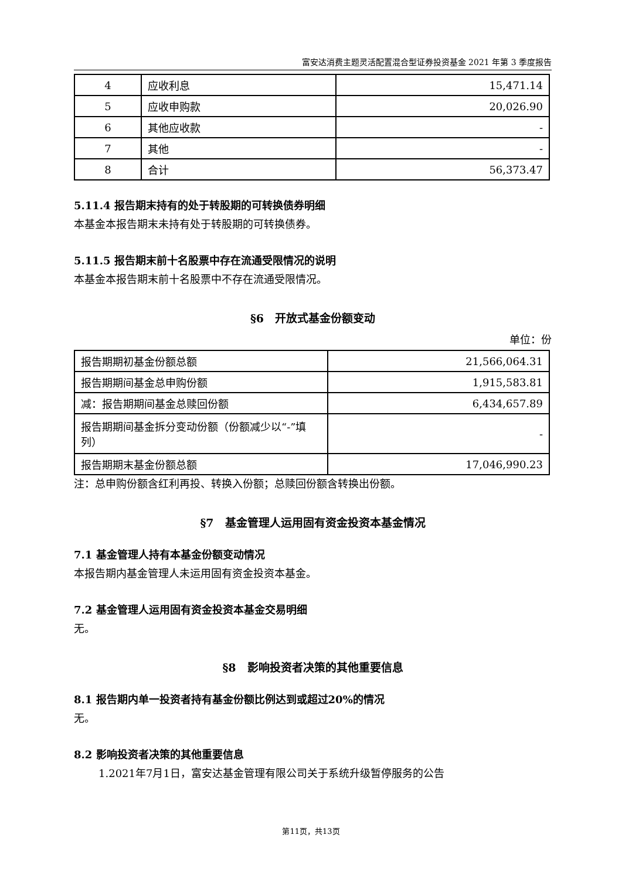富安达消费主题灵活配置混合型证券投资基金 2021 年第 3 季度报告
| 4 | 应收利息 | 15,471.14 |
| 5 | 应收申购款 | 20,026.90 |
| 6 | 其他应收款 | - |
| 7 | 其他 | - |
| 8 | 合计 | 56,373.47 |
5.11.4 报告期末持有的处于转股期的可转换债券明细
本基金本报告期末未持有处于转股期的可转换债券。
5.11.5 报告期末前十名股票中存在流通受限情况的说明
本基金本报告期末前十名股票中不存在流通受限情况。
§6　开放式基金份额变动
单位：份
| 报告期期初基金份额总额 | 21,566,064.31 |
| 报告期期间基金总申购份额 | 1,915,583.81 |
| 减：报告期期间基金总赎回份额 | 6,434,657.89 |
| 报告期期间基金拆分变动份额（份额减少以“-”填列） | - |
| 报告期期末基金份额总额 | 17,046,990.23 |
注：总申购份额含红利再投、转换入份额；总赎回份额含转换出份额。
§7　基金管理人运用固有资金投资本基金情况
7.1 基金管理人持有本基金份额变动情况
本报告期内基金管理人未运用固有资金投资本基金。
7.2 基金管理人运用固有资金投资本基金交易明细
无。
§8　影响投资者决策的其他重要信息
8.1 报告期内单一投资者持有基金份额比例达到或超过20%的情况
无。
8.2 影响投资者决策的其他重要信息
1.2021年7月1日，富安达基金管理有限公司关于系统升级暂停服务的公告
第11页，共13页